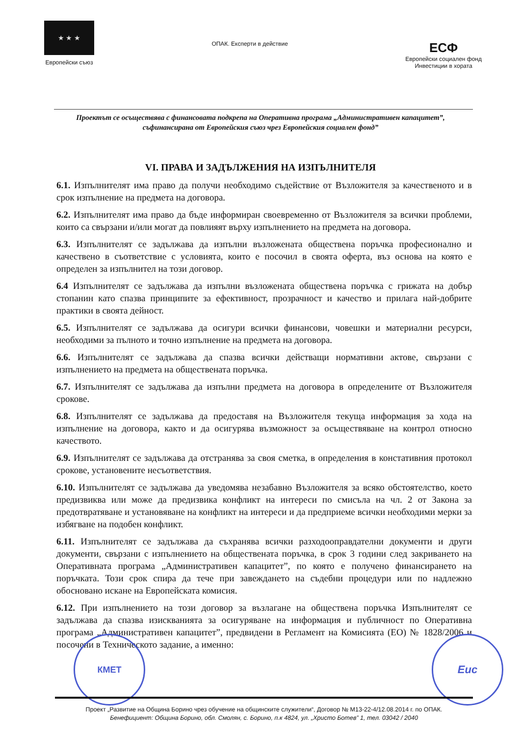★ ★ ★
Европейски съюз
ОПАК. Експерти в действие
ЕСФ
Европейски социален фонд
Инвестиции в хората
Проектът се осъществява с финансовата подкрепа на Оперативна програма „Административен капацитет”, съфинансирана от Европейския съюз чрез Европейския социален фонд”
VI. ПРАВА И ЗАДЪЛЖЕНИЯ НА ИЗПЪЛНИТЕЛЯ
6.1. Изпълнителят има право да получи необходимо съдействие от Възложителя за качественото и в срок изпълнение на предмета на договора.
6.2. Изпълнителят има право да бъде информиран своевременно от Възложителя за всички проблеми, които са свързани и/или могат да повлияят върху изпълнението на предмета на договора.
6.3. Изпълнителят се задължава да изпълни възложената обществена поръчка професионално и качествено в съответствие с условията, които е посочил в своята оферта, въз основа на която е определен за изпълнител на този договор.
6.4 Изпълнителят се задължава да изпълни възложената обществена поръчка с грижата на добър стопанин като спазва принципите за ефективност, прозрачност и качество и прилага най-добрите практики в своята дейност.
6.5. Изпълнителят се задължава да осигури всички финансови, човешки и материални ресурси, необходими за пълното и точно изпълнение на предмета на договора.
6.6. Изпълнителят се задължава да спазва всички действащи нормативни актове, свързани с изпълнението на предмета на обществената поръчка.
6.7. Изпълнителят се задължава да изпълни предмета на договора в определените от Възложителя срокове.
6.8. Изпълнителят се задължава да предоставя на Възложителя текуща информация за хода на изпълнение на договора, както и да осигурява възможност за осъществяване на контрол относно качеството.
6.9. Изпълнителят се задължава да отстранява за своя сметка, в определения в констативния протокол срокове, установените несъответствия.
6.10. Изпълнителят се задължава да уведомява незабавно Възложителя за всяко обстоятелство, което предизвиква или може да предизвика конфликт на интереси по смисъла на чл. 2 от Закона за предотвратяване и установяване на конфликт на интереси и да предприеме всички необходими мерки за избягване на подобен конфликт.
6.11. Изпълнителят се задължава да съхранява всички разходооправдателни документи и други документи, свързани с изпълнението на обществената поръчка, в срок 3 години след закриването на Оперативната програма „Административен капацитет”, по която е получено финансирането на поръчката. Този срок спира да тече при завеждането на съдебни процедури или по надлежно обосновано искане на Европейската комисия.
6.12. При изпълнението на този договор за възлагане на обществена поръчка Изпълнителят се задължава да спазва изискванията за осигуряване на информация и публичност по Оперативна програма „Административен капацитет”, предвидени в Регламент на Комисията (ЕО) № 1828/2006 и посочени в Техническото задание, а именно:
КМЕТ Еис
Проект „Развитие на Община Борино чрез обучение на общинските служители“, Договор № М13-22-4/12.08.2014 г. по ОПАК.
Бенефициент: Община Борино, обл. Смолян, с. Борино, п.к 4824, ул. „Христо Ботев” 1, тел. 03042 / 2040